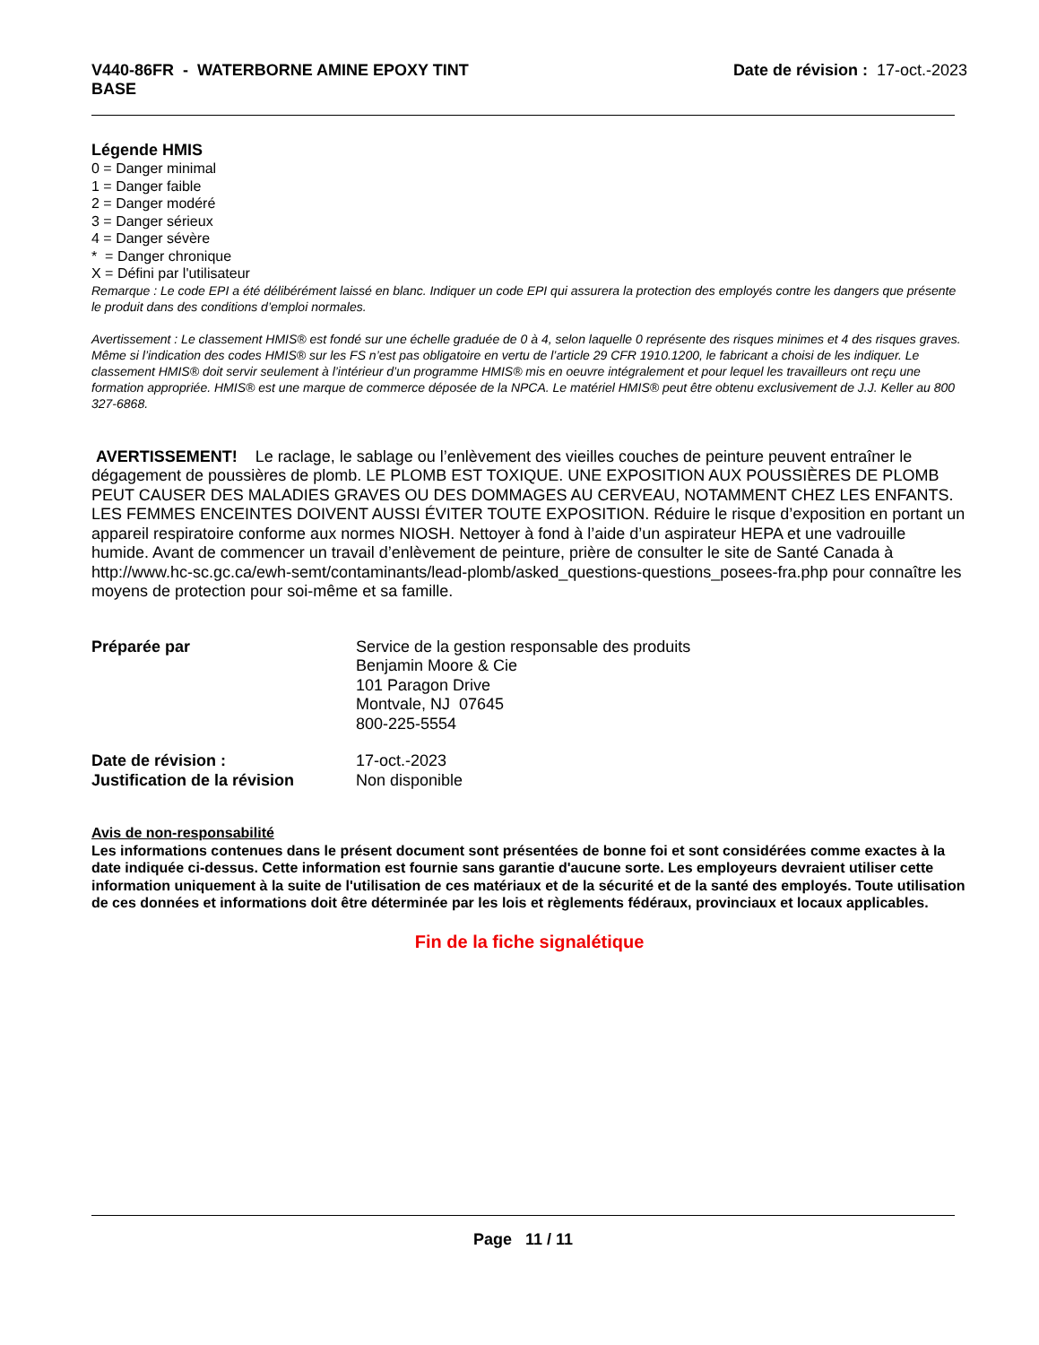V440-86FR - WATERBORNE AMINE EPOXY TINT
BASE
Date de révision : 17-oct.-2023
Légende HMIS
0 = Danger minimal
1 = Danger faible
2 = Danger modéré
3 = Danger sérieux
4 = Danger sévère
* = Danger chronique
X = Défini par l'utilisateur
Remarque : Le code EPI a été délibérément laissé en blanc. Indiquer un code EPI qui assurera la protection des employés contre les dangers que présente le produit dans des conditions d’emploi normales.
Avertissement : Le classement HMIS® est fondé sur une échelle graduée de 0 à 4, selon laquelle 0 représente des risques minimes et 4 des risques graves. Même si l’indication des codes HMIS® sur les FS n’est pas obligatoire en vertu de l’article 29 CFR 1910.1200, le fabricant a choisi de les indiquer. Le classement HMIS® doit servir seulement à l’intérieur d’un programme HMIS® mis en oeuvre intégralement et pour lequel les travailleurs ont reçu une formation appropriée. HMIS® est une marque de commerce déposée de la NPCA. Le matériel HMIS® peut être obtenu exclusivement de J.J. Keller au 800 327-6868.
AVERTISSEMENT! Le raclage, le sablage ou l’enlèvement des vieilles couches de peinture peuvent entraîner le dégagement de poussières de plomb. LE PLOMB EST TOXIQUE. UNE EXPOSITION AUX POUSSIÈRES DE PLOMB PEUT CAUSER DES MALADIES GRAVES OU DES DOMMAGES AU CERVEAU, NOTAMMENT CHEZ LES ENFANTS. LES FEMMES ENCEINTES DOIVENT AUSSI ÉVITER TOUTE EXPOSITION. Réduire le risque d’exposition en portant un appareil respiratoire conforme aux normes NIOSH. Nettoyer à fond à l’aide d’un aspirateur HEPA et une vadrouille humide. Avant de commencer un travail d’enlèvement de peinture, prière de consulter le site de Santé Canada à
http://www.hc-sc.gc.ca/ewh-semt/contaminants/lead-plomb/asked_questions-questions_posees-fra.php pour connaître les moyens de protection pour soi-même et sa famille.
| Préparée par | Service de la gestion responsable des produits Benjamin Moore & Cie 101 Paragon Drive Montvale, NJ 07645 800-225-5554 |
| Date de révision : | 17-oct.-2023 |
| Justification de la révision | Non disponible |
Avis de non-responsabilité
Les informations contenues dans le présent document sont présentées de bonne foi et sont considérées comme exactes à la date indiquée ci-dessus. Cette information est fournie sans garantie d'aucune sorte. Les employeurs devraient utiliser cette information uniquement à la suite de l'utilisation de ces matériaux et de la sécurité et de la santé des employés. Toute utilisation de ces données et informations doit être déterminée par les lois et règlements fédéraux, provinciaux et locaux applicables.
Fin de la fiche signalétique
Page 11 / 11